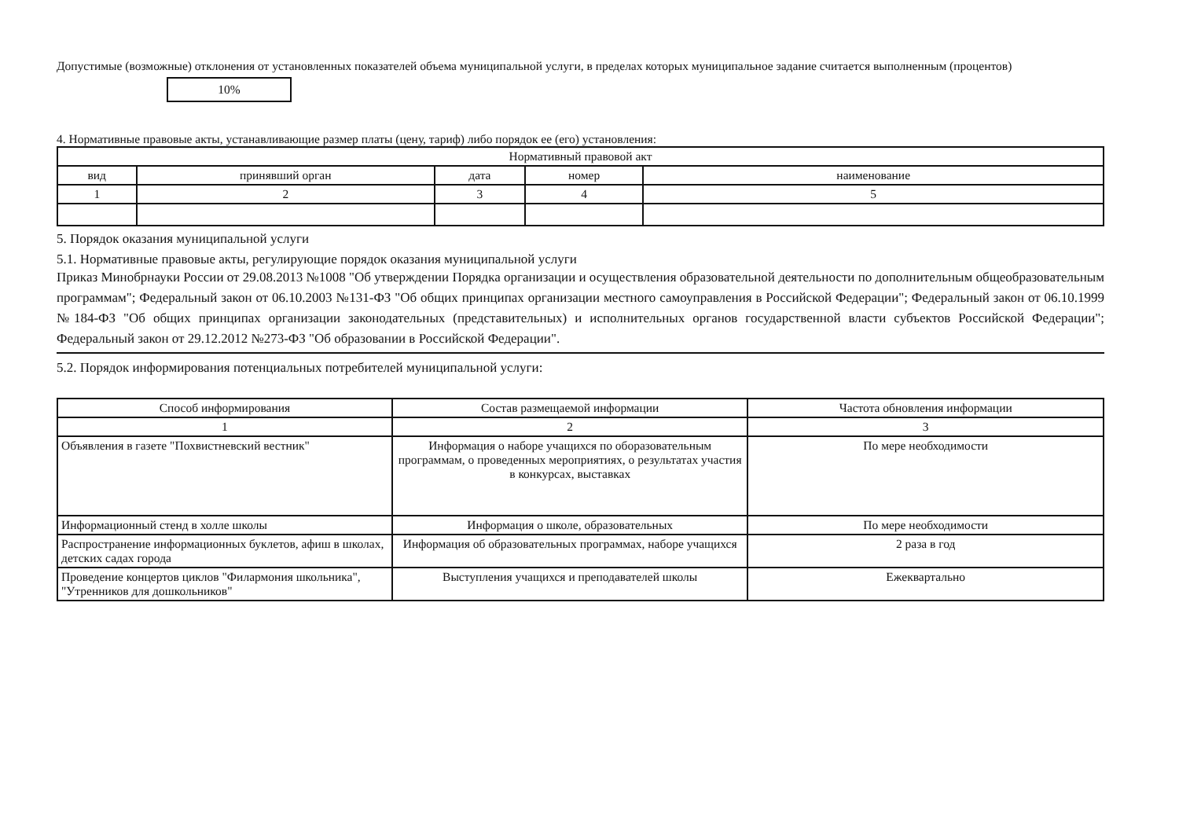Допустимые (возможные) отклонения от установленных показателей объема муниципальной услуги, в пределах которых муниципальное задание считается выполненным (процентов) 10%
4. Нормативные правовые акты, устанавливающие размер платы (цену, тариф) либо порядок ее (его) установления:
| Нормативный правовой акт | | | | |
| --- | --- | --- | --- | --- |
| вид | принявший орган | дата | номер | наименование |
| 1 | 2 | 3 | 4 | 5 |
5. Порядок оказания муниципальной услуги
5.1. Нормативные правовые акты, регулирующие порядок оказания муниципальной услуги
Приказ Минобрнауки России от 29.08.2013 №1008 "Об утверждении Порядка организации и осуществления образовательной деятельности по дополнительным общеобразовательным программам"; Федеральный закон от 06.10.2003 №131-ФЗ "Об общих принципах организации местного самоуправления в Российской Федерации"; Федеральный закон от 06.10.1999 №184-ФЗ "Об общих принципах организации законодательных (представительных) и исполнительных органов государственной власти субъектов Российской Федерации"; Федеральный закон от 29.12.2012 №273-ФЗ "Об образовании в Российской Федерации".
5.2. Порядок информирования потенциальных потребителей муниципальной услуги:
| Способ информирования | Состав размещаемой информации | Частота обновления информации |
| --- | --- | --- |
| 1 | 2 | 3 |
| Объявления в газете "Похвистневский вестник" | Информация о наборе учащихся по оборазовательным программам, о проведенных мероприятиях, о результатах участия в конкурсах, выставках | По мере необходимости |
| Информационный стенд в холле школы | Информация о школе, образовательных | По мере необходимости |
| Распространение информационных буклетов, афиш в школах, детских садах города | Информация об образовательных программах, наборе учащихся | 2 раза в год |
| Проведение концертов циклов "Филармония школьника", "Утренников для дошкольников" | Выступления учащихся и преподавателей школы | Ежеквартально |